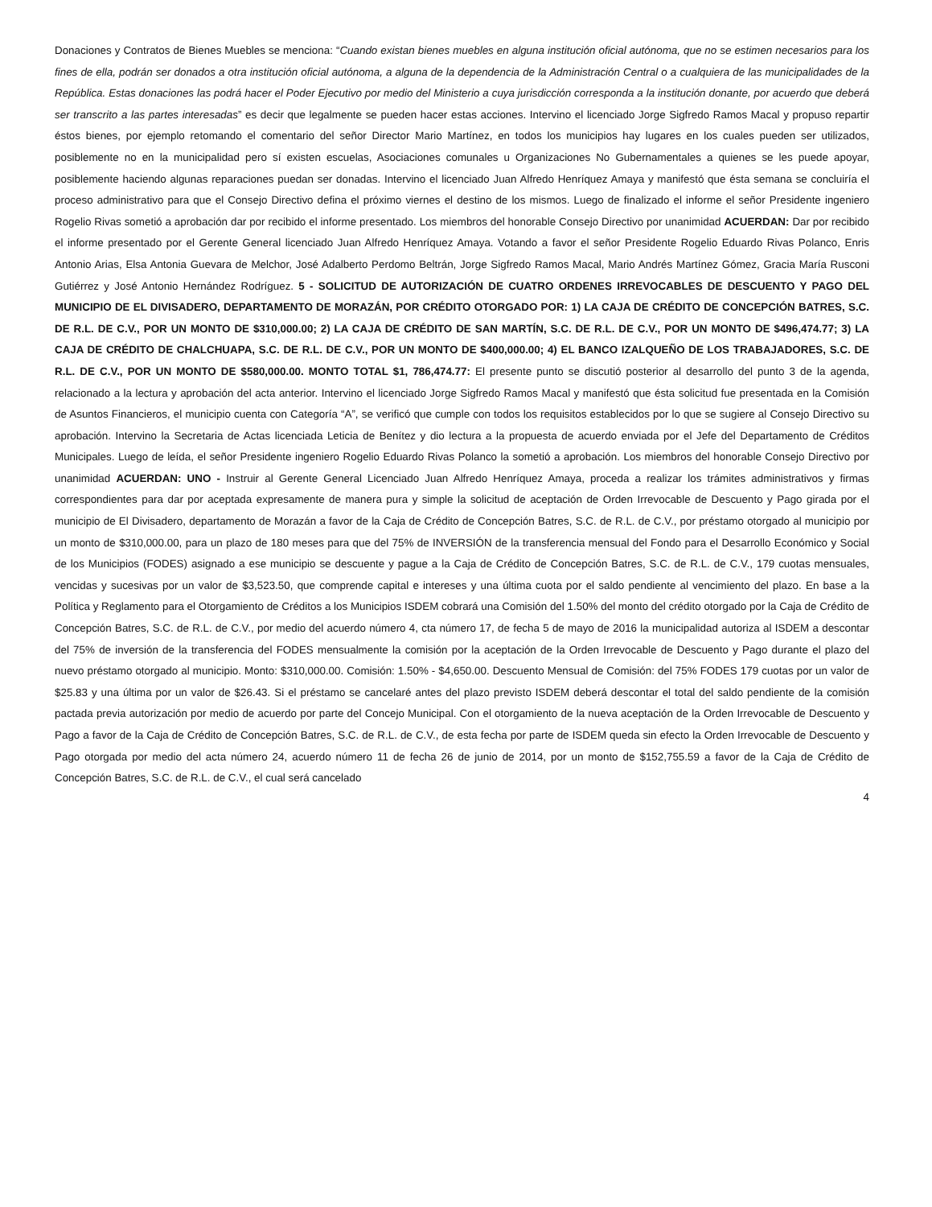Donaciones y Contratos de Bienes Muebles se menciona: “Cuando existan bienes muebles en alguna institución oficial autónoma, que no se estimen necesarios para los fines de ella, podrán ser donados a otra institución oficial autónoma, a alguna de la dependencia de la Administración Central o a cualquiera de las municipalidades de la República. Estas donaciones las podrá hacer el Poder Ejecutivo por medio del Ministerio a cuya jurisdicción corresponda a la institución donante, por acuerdo que deberá ser transcrito a las partes interesadas” es decir que legalmente se pueden hacer estas acciones. Intervino el licenciado Jorge Sigfredo Ramos Macal y propuso repartir éstos bienes, por ejemplo retomando el comentario del señor Director Mario Martínez, en todos los municipios hay lugares en los cuales pueden ser utilizados, posiblemente no en la municipalidad pero sí existen escuelas, Asociaciones comunales u Organizaciones No Gubernamentales a quienes se les puede apoyar, posiblemente haciendo algunas reparaciones puedan ser donadas. Intervino el licenciado Juan Alfredo Henríquez Amaya y manifestó que ésta semana se concluiría el proceso administrativo para que el Consejo Directivo defina el próximo viernes el destino de los mismos. Luego de finalizado el informe el señor Presidente ingeniero Rogelio Rivas sometió a aprobación dar por recibido el informe presentado. Los miembros del honorable Consejo Directivo por unanimidad ACUERDAN: Dar por recibido el informe presentado por el Gerente General licenciado Juan Alfredo Henríquez Amaya. Votando a favor el señor Presidente Rogelio Eduardo Rivas Polanco, Enris Antonio Arias, Elsa Antonia Guevara de Melchor, José Adalberto Perdomo Beltrán, Jorge Sigfredo Ramos Macal, Mario Andrés Martínez Gómez, Gracia María Rusconi Gutiérrez y José Antonio Hernández Rodríguez. 5 - SOLICITUD DE AUTORIZACIÓN DE CUATRO ORDENES IRREVOCABLES DE DESCUENTO Y PAGO DEL MUNICIPIO DE EL DIVISADERO, DEPARTAMENTO DE MORAZÁN, POR CRÉDITO OTORGADO POR: 1) LA CAJA DE CRÉDITO DE CONCEPCIÓN BATRES, S.C. DE R.L. DE C.V., POR UN MONTO DE $310,000.00; 2) LA CAJA DE CRÉDITO DE SAN MARTÍN, S.C. DE R.L. DE C.V., POR UN MONTO DE $496,474.77; 3) LA CAJA DE CRÉDITO DE CHALCHUAPA, S.C. DE R.L. DE C.V., POR UN MONTO DE $400,000.00; 4) EL BANCO IZALQUEÑO DE LOS TRABAJADORES, S.C. DE R.L. DE C.V., POR UN MONTO DE $580,000.00. MONTO TOTAL $1, 786,474.77: El presente punto se discutió posterior al desarrollo del punto 3 de la agenda, relacionado a la lectura y aprobación del acta anterior. Intervino el licenciado Jorge Sigfredo Ramos Macal y manifestó que ésta solicitud fue presentada en la Comisión de Asuntos Financieros, el municipio cuenta con Categoría “A”, se verificó que cumple con todos los requisitos establecidos por lo que se sugiere al Consejo Directivo su aprobación. Intervino la Secretaria de Actas licenciada Leticia de Benítez y dio lectura a la propuesta de acuerdo enviada por el Jefe del Departamento de Créditos Municipales. Luego de leída, el señor Presidente ingeniero Rogelio Eduardo Rivas Polanco la sometió a aprobación. Los miembros del honorable Consejo Directivo por unanimidad ACUERDAN: UNO - Instruir al Gerente General Licenciado Juan Alfredo Henríquez Amaya, proceda a realizar los trámites administrativos y firmas correspondientes para dar por aceptada expresamente de manera pura y simple la solicitud de aceptación de Orden Irrevocable de Descuento y Pago girada por el municipio de El Divisadero, departamento de Morazán a favor de la Caja de Crédito de Concepción Batres, S.C. de R.L. de C.V., por préstamo otorgado al municipio por un monto de $310,000.00, para un plazo de 180 meses para que del 75% de INVERSIÓN de la transferencia mensual del Fondo para el Desarrollo Económico y Social de los Municipios (FODES) asignado a ese municipio se descuente y pague a la Caja de Crédito de Concepción Batres, S.C. de R.L. de C.V., 179 cuotas mensuales, vencidas y sucesivas por un valor de $3,523.50, que comprende capital e intereses y una última cuota por el saldo pendiente al vencimiento del plazo. En base a la Política y Reglamento para el Otorgamiento de Créditos a los Municipios ISDEM cobrará una Comisión del 1.50% del monto del crédito otorgado por la Caja de Crédito de Concepción Batres, S.C. de R.L. de C.V., por medio del acuerdo número 4, cta número 17, de fecha 5 de mayo de 2016 la municipalidad autoriza al ISDEM a descontar del 75% de inversión de la transferencia del FODES mensualmente la comisión por la aceptación de la Orden Irrevocable de Descuento y Pago durante el plazo del nuevo préstamo otorgado al municipio. Monto: $310,000.00. Comisión: 1.50% - $4,650.00. Descuento Mensual de Comisión: del 75% FODES 179 cuotas por un valor de $25.83 y una última por un valor de $26.43. Si el préstamo se cancelaré antes del plazo previsto ISDEM deberá descontar el total del saldo pendiente de la comisión pactada previa autorización por medio de acuerdo por parte del Concejo Municipal. Con el otorgamiento de la nueva aceptación de la Orden Irrevocable de Descuento y Pago a favor de la Caja de Crédito de Concepción Batres, S.C. de R.L. de C.V., de esta fecha por parte de ISDEM queda sin efecto la Orden Irrevocable de Descuento y Pago otorgada por medio del acta número 24, acuerdo número 11 de fecha 26 de junio de 2014, por un monto de $152,755.59 a favor de la Caja de Crédito de Concepción Batres, S.C. de R.L. de C.V., el cual será cancelado
4